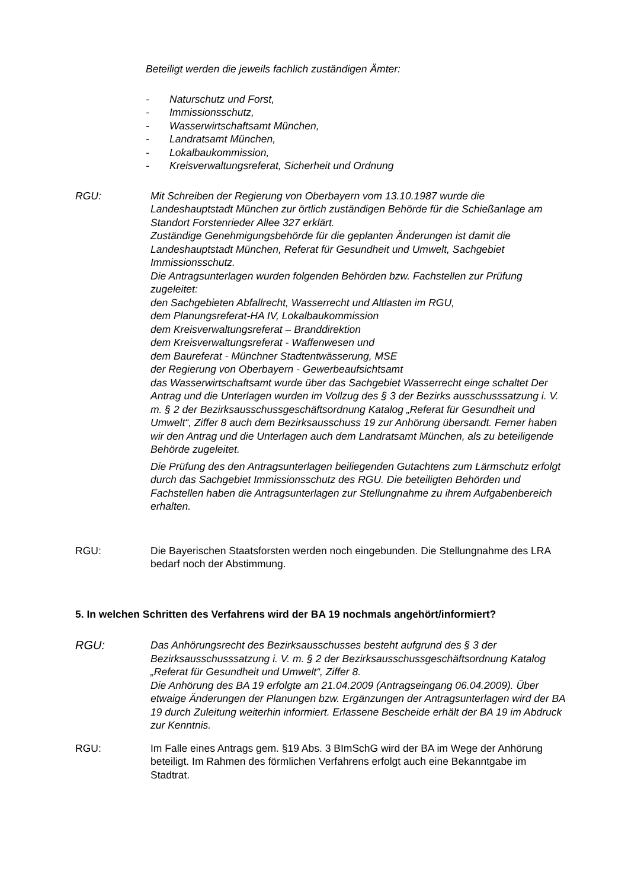Beteiligt werden die jeweils fachlich zuständigen Ämter:
- Naturschutz und Forst,
- Immissionsschutz,
- Wasserwirtschaftsamt München,
- Landratsamt München,
- Lokalbaukommission,
- Kreisverwaltungsreferat, Sicherheit und Ordnung
RGU: Mit Schreiben der Regierung von Oberbayern vom 13.10.1987 wurde die Landeshauptstadt München zur örtlich zuständigen Behörde für die Schießanlage am Standort Forstenrieder Allee 327 erklärt.
Zuständige Genehmigungsbehörde für die geplanten Änderungen ist damit die Landeshauptstadt München, Referat für Gesundheit und Umwelt, Sachgebiet Immissionsschutz.
Die Antragsunterlagen wurden folgenden Behörden bzw. Fachstellen zur Prüfung zugeleitet:
den Sachgebieten Abfallrecht, Wasserrecht und Altlasten im RGU,
dem Planungsreferat-HA IV, Lokalbaukommission
dem Kreisverwaltungsreferat – Branddirektion
dem Kreisverwaltungsreferat - Waffenwesen und
dem Baureferat - Münchner Stadtentwässerung, MSE
der Regierung von Oberbayern - Gewerbeaufsichtsamt
das Wasserwirtschaftsamt wurde über das Sachgebiet Wasserrecht einge schaltet Der Antrag und die Unterlagen wurden im Vollzug des § 3 der Bezirks ausschusssatzung i. V. m. § 2 der Bezirksausschussgeschäftsordnung Katalog „Referat für Gesundheit und Umwelt“, Ziffer 8 auch dem Bezirksausschuss 19 zur Anhörung übersandt. Ferner haben wir den Antrag und die Unterlagen auch dem Landratsamt München, als zu beteiligende Behörde zugeleitet.
Die Prüfung des den Antragsunterlagen beiliegenden Gutachtens zum Lärmschutz erfolgt durch das Sachgebiet Immissionsschutz des RGU. Die beteiligten Behörden und Fachstellen haben die Antragsunterlagen zur Stellungnahme zu ihrem Aufgabenbereich erhalten.
RGU: Die Bayerischen Staatsforsten werden noch eingebunden. Die Stellungnahme des LRA bedarf noch der Abstimmung.
5. In welchen Schritten des Verfahrens wird der BA 19 nochmals angehört/informiert?
RGU: Das Anhörungsrecht des Bezirksausschusses besteht aufgrund des § 3 der Bezirksausschusssatzung i. V. m. § 2 der Bezirksausschussgeschäftsordnung Katalog „Referat für Gesundheit und Umwelt“, Ziffer 8.
Die Anhörung des BA 19 erfolgte am 21.04.2009 (Antragseingang 06.04.2009). Über etwaige Änderungen der Planungen bzw. Ergänzungen der Antragsunterlagen wird der BA 19 durch Zuleitung weiterhin informiert. Erlassene Bescheide erhält der BA 19 im Abdruck zur Kenntnis.
RGU: Im Falle eines Antrags gem. §19 Abs. 3 BImSchG wird der BA im Wege der Anhörung beteiligt. Im Rahmen des förmlichen Verfahrens erfolgt auch eine Bekanntgabe im Stadtrat.